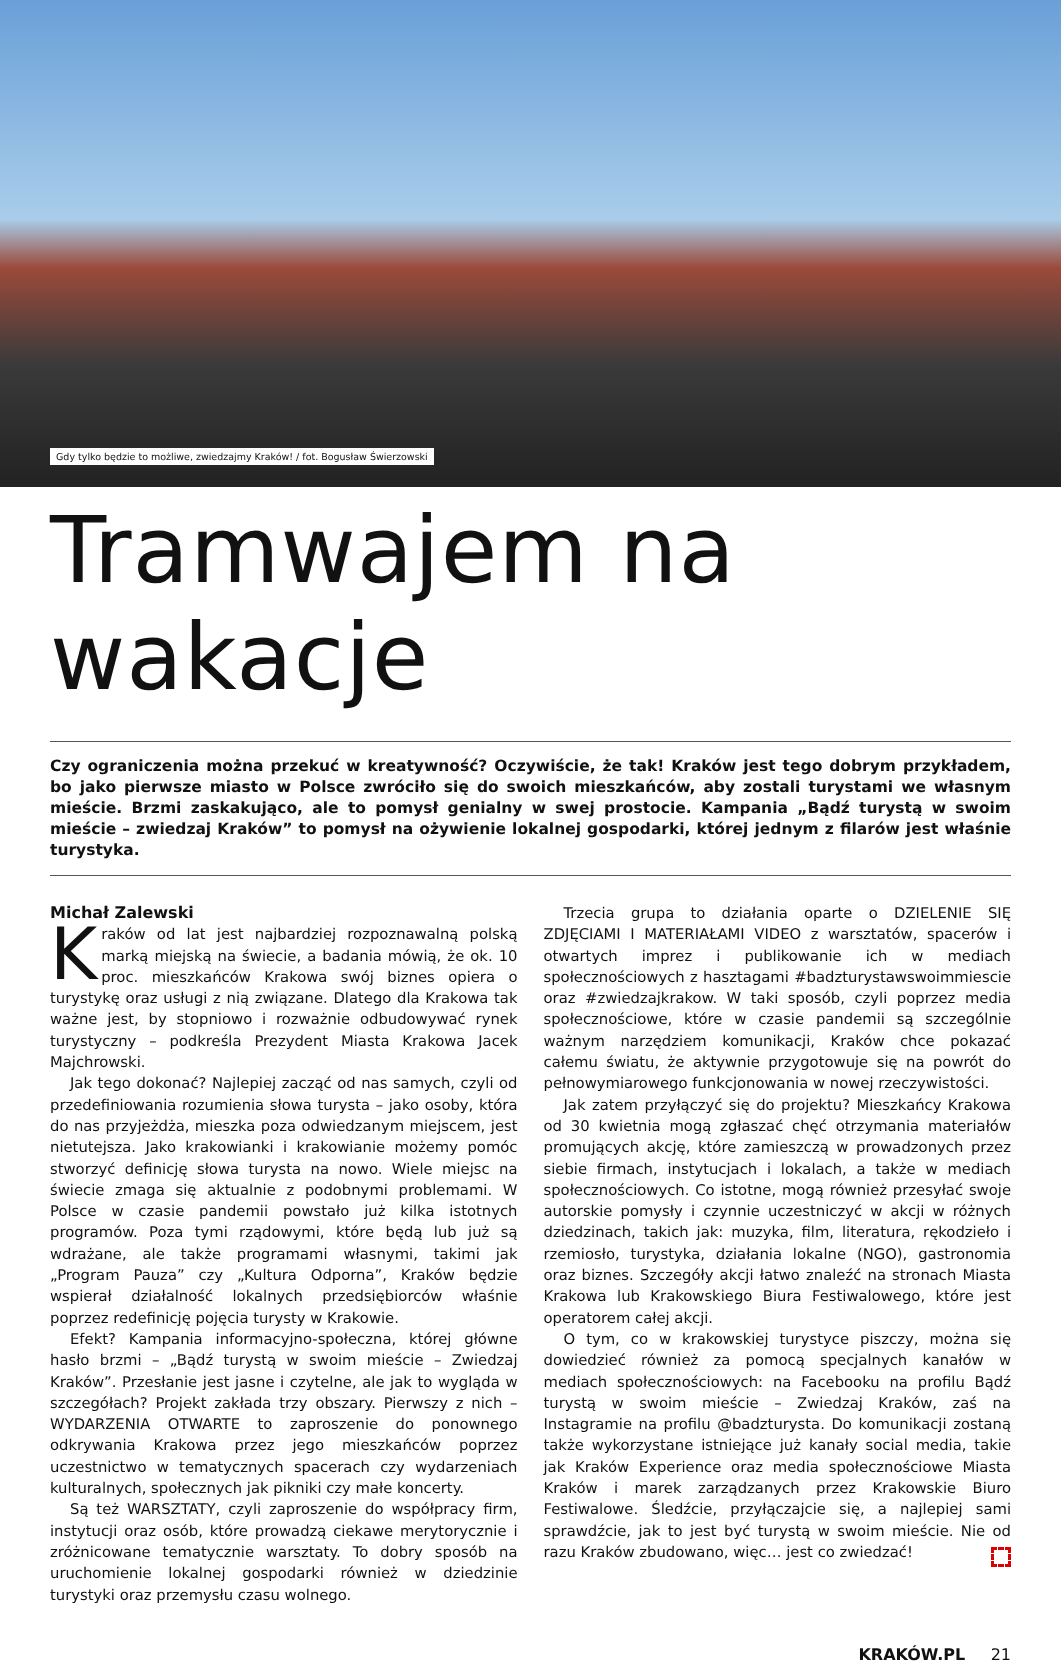Gdy tylko będzie to możliwe, zwiedzajmy Kraków! / fot. Bogusław Świerzowski
Tramwajem na wakacje
Czy ograniczenia można przekuć w kreatywność? Oczywiście, że tak! Kraków jest tego dobrym przykładem, bo jako pierwsze miasto w Polsce zwróciło się do swoich mieszkańców, aby zostali turystami we własnym mieście. Brzmi zaskakująco, ale to pomysł genialny w swej prostocie. Kampania „Bądź turystą w swoim mieście – zwiedzaj Kraków” to pomysł na ożywienie lokalnej gospodarki, której jednym z filarów jest właśnie turystyka.
Michał Zalewski
Kraków od lat jest najbardziej rozpoznawalną polską marką miejską na świecie, a badania mówią, że ok. 10 proc. mieszkańców Krakowa swój biznes opiera o turystykę oraz usługi z nią związane. Dlatego dla Krakowa tak ważne jest, by stopniowo i rozważnie odbudowywać rynek turystyczny – podkreśla Prezydent Miasta Krakowa Jacek Majchrowski.
Jak tego dokonać? Najlepiej zacząć od nas samych, czyli od przedefiniowania rozumienia słowa turysta – jako osoby, która do nas przyjeżdża, mieszka poza odwiedzanym miejscem, jest nietutejsza. Jako krakowianki i krakowianie możemy pomóc stworzyć definicję słowa turysta na nowo. Wiele miejsc na świecie zmaga się aktualnie z podobnymi problemami. W Polsce w czasie pandemii powstało już kilka istotnych programów. Poza tymi rządowymi, które będą lub już są wdrażane, ale także programami własnymi, takimi jak „Program Pauza” czy „Kultura Odporna”, Kraków będzie wspierał działalność lokalnych przedsiębiorców właśnie poprzez redefinicję pojęcia turysty w Krakowie.
Efekt? Kampania informacyjno-społeczna, której główne hasło brzmi – „Bądź turystą w swoim mieście – Zwiedzaj Kraków”. Przesłanie jest jasne i czytelne, ale jak to wygląda w szczegółach? Projekt zakłada trzy obszary. Pierwszy z nich – WYDARZENIA OTWARTE to zaproszenie do ponownego odkrywania Krakowa przez jego mieszkańców poprzez uczestnictwo w tematycznych spacerach czy wydarzeniach kulturalnych, społecznych jak pikniki czy małe koncerty.
Są też WARSZTATY, czyli zaproszenie do współpracy firm, instytucji oraz osób, które prowadzą ciekawe merytorycznie i zróżnicowane tematycznie warsztaty. To dobry sposób na uruchomienie lokalnej gospodarki również w dziedzinie turystyki oraz przemysłu czasu wolnego.
Trzecia grupa to działania oparte o DZIELENIE SIĘ ZDJĘCIAMI I MATERIAŁAMI VIDEO z warsztatów, spacerów i otwartych imprez i publikowanie ich w mediach społecznościowych z hasztagami #badzturystawswoimmiescie oraz #zwiedzajkrakow. W taki sposób, czyli poprzez media społecznościowe, które w czasie pandemii są szczególnie ważnym narzędziem komunikacji, Kraków chce pokazać całemu światu, że aktywnie przygotowuje się na powrót do pełnowymiarowego funkcjonowania w nowej rzeczywistości.
Jak zatem przyłączyć się do projektu? Mieszkańcy Krakowa od 30 kwietnia mogą zgłaszać chęć otrzymania materiałów promujących akcję, które zamieszczą w prowadzonych przez siebie firmach, instytucjach i lokalach, a także w mediach społecznościowych. Co istotne, mogą również przesyłać swoje autorskie pomysły i czynnie uczestniczyć w akcji w różnych dziedzinach, takich jak: muzyka, film, literatura, rękodzieło i rzemiosło, turystyka, działania lokalne (NGO), gastronomia oraz biznes. Szczegóły akcji łatwo znaleźć na stronach Miasta Krakowa lub Krakowskiego Biura Festiwalowego, które jest operatorem całej akcji.
O tym, co w krakowskiej turystyce piszczy, można się dowiedzieć również za pomocą specjalnych kanałów w mediach społecznościowych: na Facebooku na profilu Bądź turystą w swoim mieście – Zwiedzaj Kraków, zaś na Instagramie na profilu @badzturysta. Do komunikacji zostaną także wykorzystane istniejące już kanały social media, takie jak Kraków Experience oraz media społecznościowe Miasta Kraków i marek zarządzanych przez Krakowskie Biuro Festiwalowe. Śledźcie, przyłączajcie się, a najlepiej sami sprawdźcie, jak to jest być turystą w swoim mieście. Nie od razu Kraków zbudowano, więc… jest co zwiedzać!
KRAKÓW.PL 21